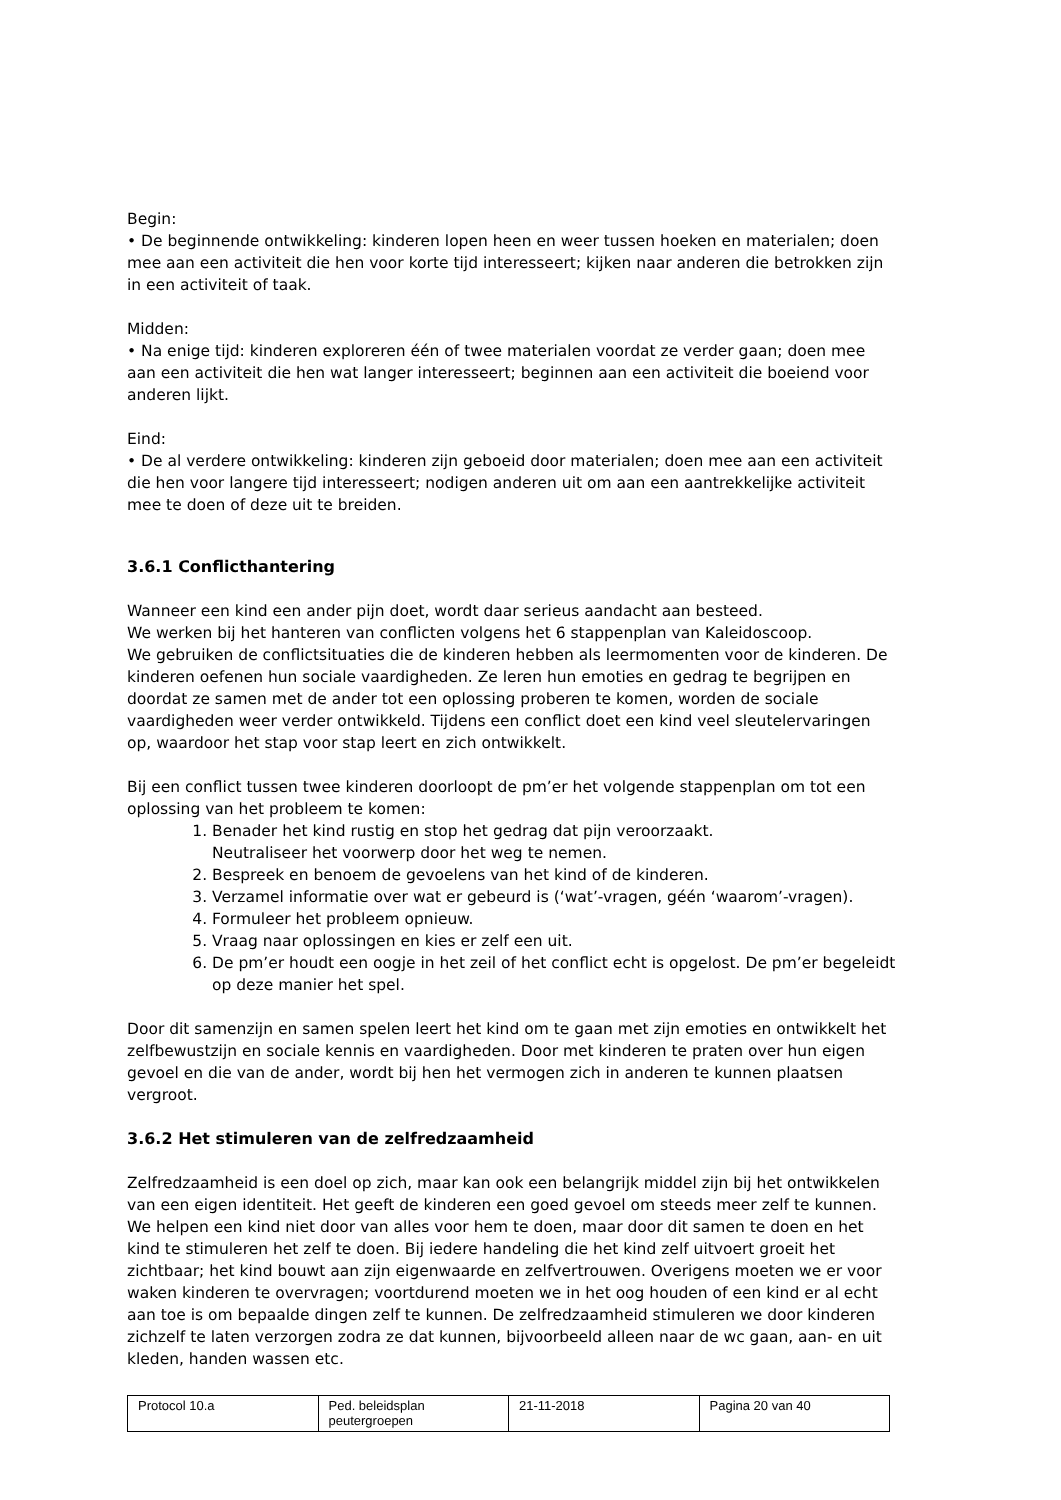Begin:
• De beginnende ontwikkeling: kinderen lopen heen en weer tussen hoeken en materialen; doen mee aan een activiteit die hen voor korte tijd interesseert; kijken naar anderen die betrokken zijn in een activiteit of taak.
Midden:
• Na enige tijd: kinderen exploreren één of twee materialen voordat ze verder gaan; doen mee aan een activiteit die hen wat langer interesseert; beginnen aan een activiteit die boeiend voor anderen lijkt.
Eind:
• De al verdere ontwikkeling: kinderen zijn geboeid door materialen; doen mee aan een activiteit die hen voor langere tijd interesseert; nodigen anderen uit om aan een aantrekkelijke activiteit mee te doen of deze uit te breiden.
3.6.1 Conflicthantering
Wanneer een kind een ander pijn doet, wordt daar serieus aandacht aan besteed.
We werken bij het hanteren van conflicten volgens het 6 stappenplan van Kaleidoscoop.
We gebruiken de conflictsituaties die de kinderen hebben als leermomenten voor de kinderen. De kinderen oefenen hun sociale vaardigheden. Ze leren hun emoties en gedrag te begrijpen en doordat ze samen met de ander tot een oplossing proberen te komen, worden de sociale vaardigheden weer verder ontwikkeld. Tijdens een conflict doet een kind veel sleutelervaringen op, waardoor het stap voor stap leert en zich ontwikkelt.
Bij een conflict tussen twee kinderen doorloopt de pm’er het volgende stappenplan om tot een oplossing van het probleem te komen:
1. Benader het kind rustig en stop het gedrag dat pijn veroorzaakt.
Neutraliseer het voorwerp door het weg te nemen.
2. Bespreek en benoem de gevoelens van het kind of de kinderen.
3. Verzamel informatie over wat er gebeurd is (‘wat’-vragen, géén ‘waarom’-vragen).
4. Formuleer het probleem opnieuw.
5. Vraag naar oplossingen en kies er zelf een uit.
6. De pm’er houdt een oogje in het zeil of het conflict echt is opgelost. De pm’er begeleidt op deze manier het spel.
Door dit samenzijn en samen spelen leert het kind om te gaan met zijn emoties en ontwikkelt het zelfbewustzijn en sociale kennis en vaardigheden. Door met kinderen te praten over hun eigen gevoel en die van de ander, wordt bij hen het vermogen zich in anderen te kunnen plaatsen vergroot.
3.6.2 Het stimuleren van de zelfredzaamheid
Zelfredzaamheid is een doel op zich, maar kan ook een belangrijk middel zijn bij het ontwikkelen van een eigen identiteit. Het geeft de kinderen een goed gevoel om steeds meer zelf te kunnen. We helpen een kind niet door van alles voor hem te doen, maar door dit samen te doen en het kind te stimuleren het zelf te doen. Bij iedere handeling die het kind zelf uitvoert groeit het zichtbaar; het kind bouwt aan zijn eigenwaarde en zelfvertrouwen. Overigens moeten we er voor waken kinderen te overvragen; voortdurend moeten we in het oog houden of een kind er al echt aan toe is om bepaalde dingen zelf te kunnen. De zelfredzaamheid stimuleren we door kinderen zichzelf te laten verzorgen zodra ze dat kunnen, bijvoorbeeld alleen naar de wc gaan, aan- en uit kleden, handen wassen etc.
| Protocol 10.a | Ped. beleidsplan peutergroepen | 21-11-2018 | Pagina 20 van 40 |